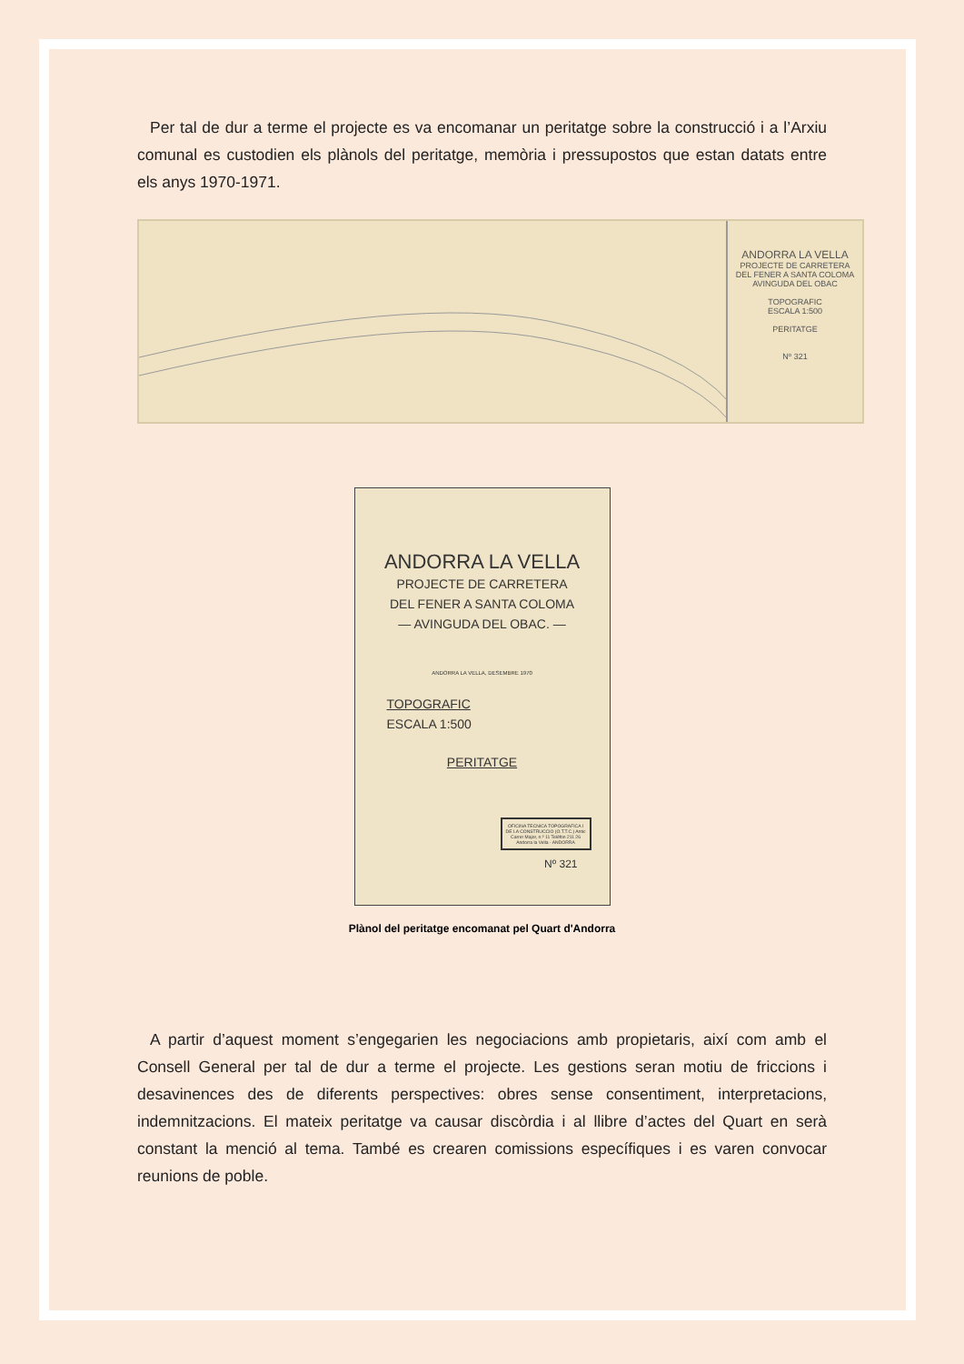Per tal de dur a terme el projecte es va encomanar un peritatge sobre la construcció i a l’Arxiu comunal es custodien els plànols del peritatge, memòria i pressupostos que estan datats entre els anys 1970-1971.
ANDORRA LA VELLA
PROJECTE DE CARRETERA
DEL FENER A SANTA COLOMA
AVINGUDA DEL OBAC
TOPOGRAFIC
ESCALA 1:500
PERITATGE
Nº 321
ANDORRA LA VELLA
PROJECTE DE CARRETERA
DEL FENER A SANTA COLOMA
— AVINGUDA DEL OBAC. —
ANDORRA LA VELLA, DESEMBRE 1970
TOPOGRAFIC
ESCALA 1:500
PERITATGE
OFICINA TECNICA TOPOGRAFICA I DE LA CONSTRUCCIO (O.T.T.C.) Antic Carrer Major, n.º 11 Telèfon 211 26 Andorra la Vella - ANDORRA
Nº 321
Plànol del peritatge encomanat pel Quart d'Andorra
A partir d’aquest moment s’engegarien les negociacions amb propietaris, així com amb el Consell General per tal de dur a terme el projecte. Les gestions seran motiu de friccions i desavinences des de diferents perspectives: obres sense consentiment, interpretacions, indemnitzacions. El mateix peritatge va causar discòrdia i al llibre d’actes del Quart en serà constant la menció al tema. També es crearen comissions específiques i es varen convocar reunions de poble.